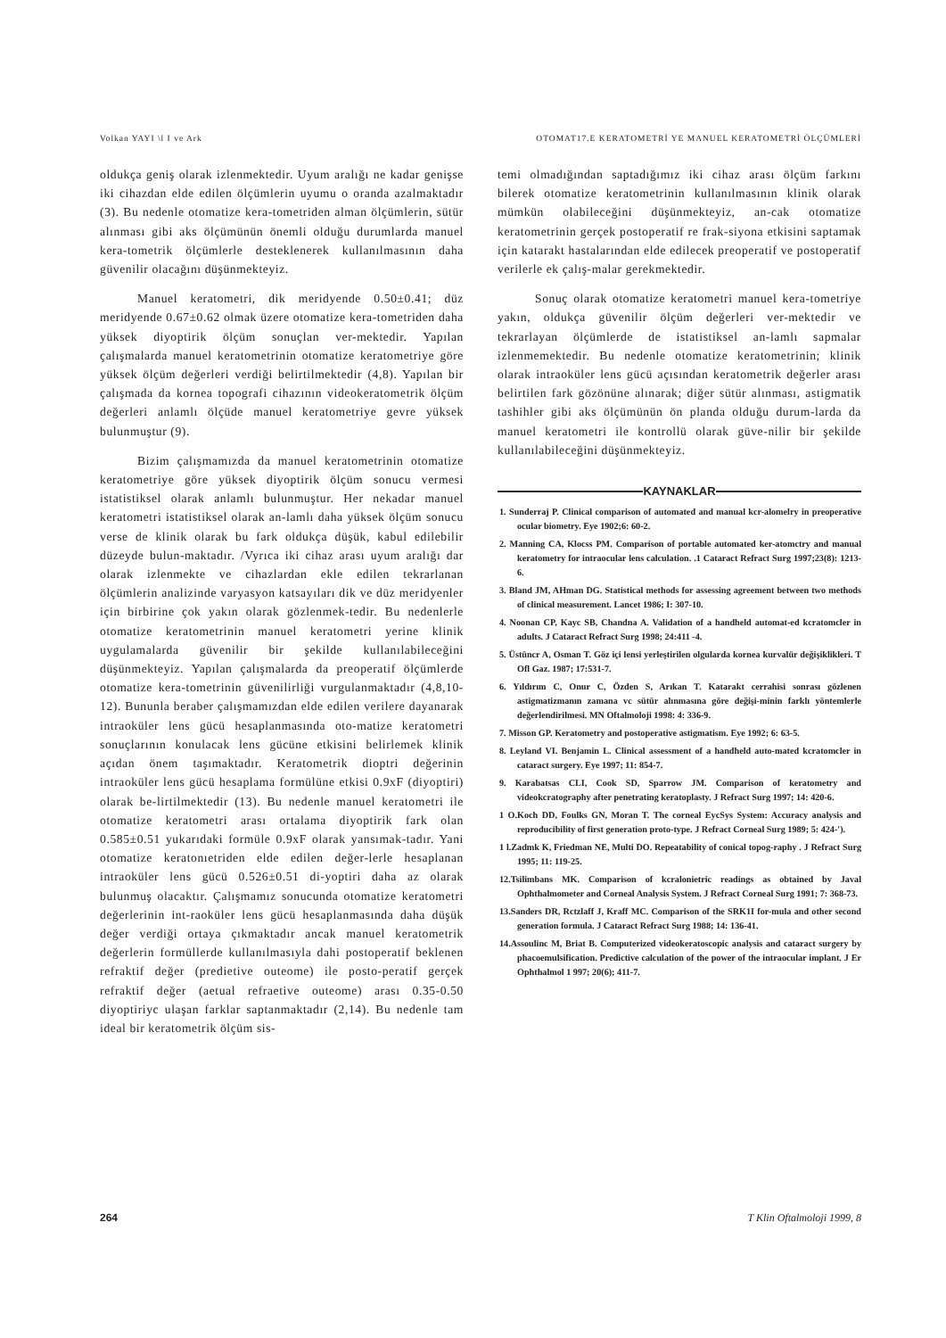Volkan YAYI \l I ve Ark OTOMAT17.E KERATOMETRİ YE MANUEL KERATOMETRİ ÖLÇÜMLERİ
oldukça geniş olarak izlenmektedir. Uyum aralığı ne kadar genişse iki cihazdan elde edilen ölçümlerin uyumu o oranda azalmaktadır (3). Bu nedenle otomatize kera-tometriden alman ölçümlerin, sütür alınması gibi aks ölçümünün önemli olduğu durumlarda manuel kera-tometrik ölçümlerle desteklenerek kullanılmasının daha güvenilir olacağını düşünmekteyiz.
Manuel keratometri, dik meridyende 0.50±0.41; düz meridyende 0.67±0.62 olmak üzere otomatize kera-tometriden daha yüksek diyoptirik ölçüm sonuçlan ver-mektedir. Yapılan çalışmalarda manuel keratometrinin otomatize keratometriye göre yüksek ölçüm değerleri verdiği belirtilmektedir (4,8). Yapılan bir çalışmada da kornea topografi cihazının videokeratometrik ölçüm değerleri anlamlı ölçüde manuel keratometriye gevre yüksek bulunmuştur (9).
Bizim çalışmamızda da manuel keratometrinin otomatize keratometriye göre yüksek diyoptirik ölçüm sonucu vermesi istatistiksel olarak anlamlı bulunmuştur. Her nekadar manuel keratometri istatistiksel olarak an-lamlı daha yüksek ölçüm sonucu verse de klinik olarak bu fark oldukça düşük, kabul edilebilir düzeyde bulun-maktadır. /Vyrıca iki cihaz arası uyum aralığı dar olarak izlenmekte ve cihazlardan ekle edilen tekrarlanan ölçümlerin analizinde varyasyon katsayıları dik ve düz meridyenler için birbirine çok yakın olarak gözlenmek-tedir. Bu nedenlerle otomatize keratometrinin manuel keratometri yerine klinik uygulamalarda güvenilir bir şekilde kullanılabileceğini düşünmekteyiz. Yapılan çalışmalarda da preoperatif ölçümlerde otomatize kera-tometrinin güvenilirliği vurgulanmaktadır (4,8,10-12). Bununla beraber çalışmamızdan elde edilen verilere dayanarak intraoküler lens gücü hesaplanmasında oto-matize keratometri sonuçlarının konulacak lens gücüne etkisini belirlemek klinik açıdan önem taşımaktadır. Keratometrik dioptri değerinin intraoküler lens gücü hesaplama formülüne etkisi 0.9xF (diyoptiri) olarak be-lirtilmektedir (13). Bu nedenle manuel keratometri ile otomatize keratometri arası ortalama diyoptirik fark olan 0.585±0.51 yukarıdaki formüle 0.9xF olarak yansımak-tadır. Yani otomatize keratonıetriden elde edilen değer-lerle hesaplanan intraoküler lens gücü 0.526±0.51 di-yoptiri daha az olarak bulunmuş olacaktır. Çalışmamız sonucunda otomatize keratometri değerlerinin int-raoküler lens gücü hesaplanmasında daha düşük değer verdiği ortaya çıkmaktadır ancak manuel keratometrik değerlerin formüllerde kullanılmasıyla dahi postoperatif beklenen refraktif değer (predietive outeome) ile posto-peratif gerçek refraktif değer (aetual refraetive outeome) arası 0.35-0.50 diyoptiriyc ulaşan farklar saptanmaktadır (2,14). Bu nedenle tam ideal bir keratometrik ölçüm sis-
temi olmadığından saptadığımız iki cihaz arası ölçüm farkını bilerek otomatize keratometrinin kullanılmasının klinik olarak mümkün olabileceğini düşünmekteyiz, an-cak otomatize keratometrinin gerçek postoperatif re frak-siyona etkisini saptamak için katarakt hastalarından elde edilecek preoperatif ve postoperatif verilerle ek çalış-malar gerekmektedir.
Sonuç olarak otomatize keratometri manuel kera-tometriye yakın, oldukça güvenilir ölçüm değerleri ver-mektedir ve tekrarlayan ölçümlerde de istatistiksel an-lamlı sapmalar izlenmemektedir. Bu nedenle otomatize keratometrinin; klinik olarak intraoküler lens gücü açısından keratometrik değerler arası belirtilen fark gözönüne alınarak; diğer sütür alınması, astigmatik tashihler gibi aks ölçümünün ön planda olduğu durum-larda da manuel keratometri ile kontrollü olarak güve-nilir bir şekilde kullanılabileceğini düşünmekteyiz.
KAYNAKLAR
1. Sunderraj P. Clinical comparison of automated and manual kcr-alomelry in preoperative ocular biometry. Eye 1902;6: 60-2.
2. Manning CA, Klocss PM. Comparison of portable automated ker-atomctry and manual keratometry for intraocular lens calculation. .1 Cataract Refract Surg 1997;23(8): 1213-6.
3. Bland JM, AHman DG. Statistical methods for assessing agreement between two methods of clinical measurement. Lancet 1986; I: 307-10.
4. Noonan CP, Kayc SB, Chandna A. Validation of a handheld automat-ed kcratomcler in adults. J Cataract Refract Surg 1998; 24:411 -4.
5. Üstüncr A, Osman T. Göz içi lensi yerleştirilen olgularda kornea kurvalür değişiklikleri. T Ofl Gaz. 1987; 17:531-7.
6. Yıldırım C, Onur C, Özden S, Arıkan T. Katarakt cerrahisi sonrası gözlenen astigmatizmanın zamana vc sütür alınmasına göre değişi-minin farklı yöntemlerle değerlendirilmesi. MN Oftalmoloji 1998: 4: 336-9.
7. Misson GP. Keratometry and postoperative astigmatism. Eye 1992; 6: 63-5.
8. Leyland VI. Benjamin L. Clinical assessment of a handheld auto-mated kcratomcler in cataract surgery. Eye 1997; 11: 854-7.
9. Karabatsas CLI, Cook SD, Sparrow JM. Comparison of keratometry and videokcratography after penetrating keratoplasty. J Refract Surg 1997; 14: 420-6.
1 O.Koch DD, Foulks GN, Moran T. The corneal EycSys System: Accuracy analysis and reproducibility of first generation proto-type. J Refract Corneal Surg 1989; 5: 424-').
1 l.Zadmk K, Friedman NE, Multi DO. Repeatability of conical topog-raphy . J Refract Surg 1995; 11: 119-25.
12.Tsilimbans MK. Comparison of kcralonietric readings as obtained by Javal Ophthalmometer and Corneal Analysis System. J Refract Corneal Surg 1991; 7: 368-73.
13.Sanders DR, Rctzlaff J, Kraff MC. Comparison of the SRK1I for-mula and other second generation formula. J Cataract Refract Surg 1988; 14: 136-41.
14.Assoulinc M, Briat B. Computerized videokeratoscopic analysis and cataract surgery by phacoemulsification. Predictive calculation of the power of the intraocular implant. J Er Ophthalmol 1 997; 20(6); 411-7.
264 T Klin Oftalmoloji 1999, 8